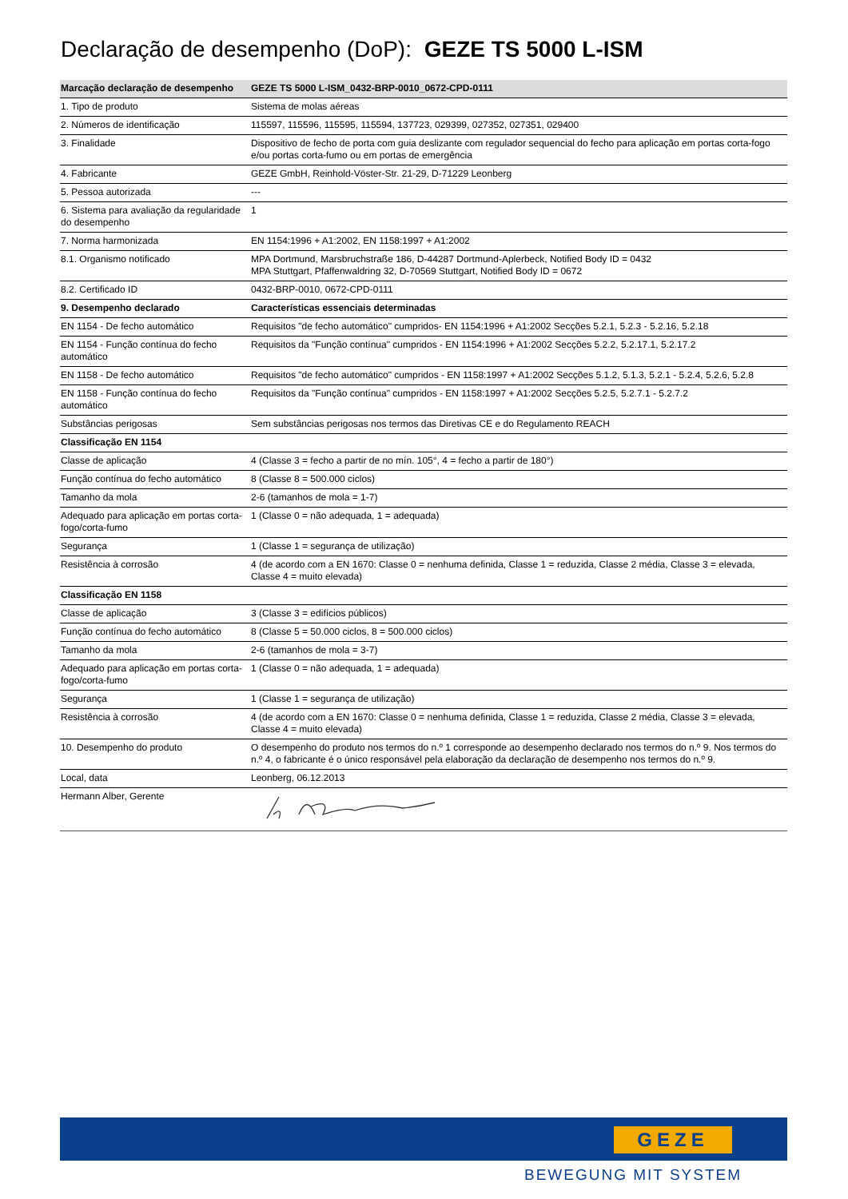Declaração de desempenho (DoP): GEZE TS 5000 L-ISM
| Marcação declaração de desempenho | GEZE TS 5000 L-ISM_0432-BRP-0010_0672-CPD-0111 |
| --- | --- |
| 1. Tipo de produto | Sistema de molas aéreas |
| 2. Números de identificação | 115597, 115596, 115595, 115594, 137723, 029399, 027352, 027351, 029400 |
| 3. Finalidade | Dispositivo de fecho de porta com guia deslizante com regulador sequencial do fecho para aplicação em portas corta-fogo e/ou portas corta-fumo ou em portas de emergência |
| 4. Fabricante | GEZE GmbH, Reinhold-Vöster-Str. 21-29, D-71229 Leonberg |
| 5. Pessoa autorizada | --- |
| 6. Sistema para avaliação da regularidade do desempenho | 1 |
| 7. Norma harmonizada | EN 1154:1996 + A1:2002, EN 1158:1997 + A1:2002 |
| 8.1. Organismo notificado | MPA Dortmund, Marsbruchstraße 186, D-44287 Dortmund-Aplerbeck, Notified Body ID = 0432 MPA Stuttgart, Pfaffenwaldring 32, D-70569 Stuttgart, Notified Body ID = 0672 |
| 8.2. Certificado ID | 0432-BRP-0010, 0672-CPD-0111 |
| 9. Desempenho declarado | Características essenciais determinadas |
| EN 1154 - De fecho automático | Requisitos "de fecho automático" cumpridos- EN 1154:1996 + A1:2002 Secções 5.2.1, 5.2.3 - 5.2.16, 5.2.18 |
| EN 1154 - Função contínua do fecho automático | Requisitos da "Função contínua" cumpridos - EN 1154:1996 + A1:2002 Secções 5.2.2, 5.2.17.1, 5.2.17.2 |
| EN 1158 - De fecho automático | Requisitos "de fecho automático" cumpridos - EN 1158:1997 + A1:2002 Secções 5.1.2, 5.1.3, 5.2.1 - 5.2.4, 5.2.6, 5.2.8 |
| EN 1158 - Função contínua do fecho automático | Requisitos da "Função contínua" cumpridos - EN 1158:1997 + A1:2002 Secções 5.2.5, 5.2.7.1 - 5.2.7.2 |
| Substâncias perigosas | Sem substâncias perigosas nos termos das Diretivas CE e do Regulamento REACH |
| Classificação EN 1154 | |
| Classe de aplicação | 4 (Classe 3 = fecho a partir de no mín. 105°, 4 = fecho a partir de 180°) |
| Função contínua do fecho automático | 8 (Classe 8 = 500.000 ciclos) |
| Tamanho da mola | 2-6 (tamanhos de mola = 1-7) |
| Adequado para aplicação em portas corta-fogo/corta-fumo | 1 (Classe 0 = não adequada, 1 = adequada) |
| Segurança | 1 (Classe 1 = segurança de utilização) |
| Resistência à corrosão | 4 (de acordo com a EN 1670: Classe 0 = nenhuma definida, Classe 1 = reduzida, Classe 2 média, Classe 3 = elevada, Classe 4 = muito elevada) |
| Classificação EN 1158 | |
| Classe de aplicação | 3 (Classe 3 = edifícios públicos) |
| Função contínua do fecho automático | 8 (Classe 5 = 50.000 ciclos, 8 = 500.000 ciclos) |
| Tamanho da mola | 2-6 (tamanhos de mola = 3-7) |
| Adequado para aplicação em portas corta-fogo/corta-fumo | 1 (Classe 0 = não adequada, 1 = adequada) |
| Segurança | 1 (Classe 1 = segurança de utilização) |
| Resistência à corrosão | 4 (de acordo com a EN 1670: Classe 0 = nenhuma definida, Classe 1 = reduzida, Classe 2 média, Classe 3 = elevada, Classe 4 = muito elevada) |
| 10. Desempenho do produto | O desempenho do produto nos termos do n.º 1 corresponde ao desempenho declarado nos termos do n.º 9. Nos termos do n.º 4, o fabricante é o único responsável pela elaboração da declaração de desempenho nos termos do n.º 9. |
| Local, data | Leonberg, 06.12.2013 |
| Hermann Alber, Gerente | |
GEZE
BEWEGUNG MIT SYSTEM